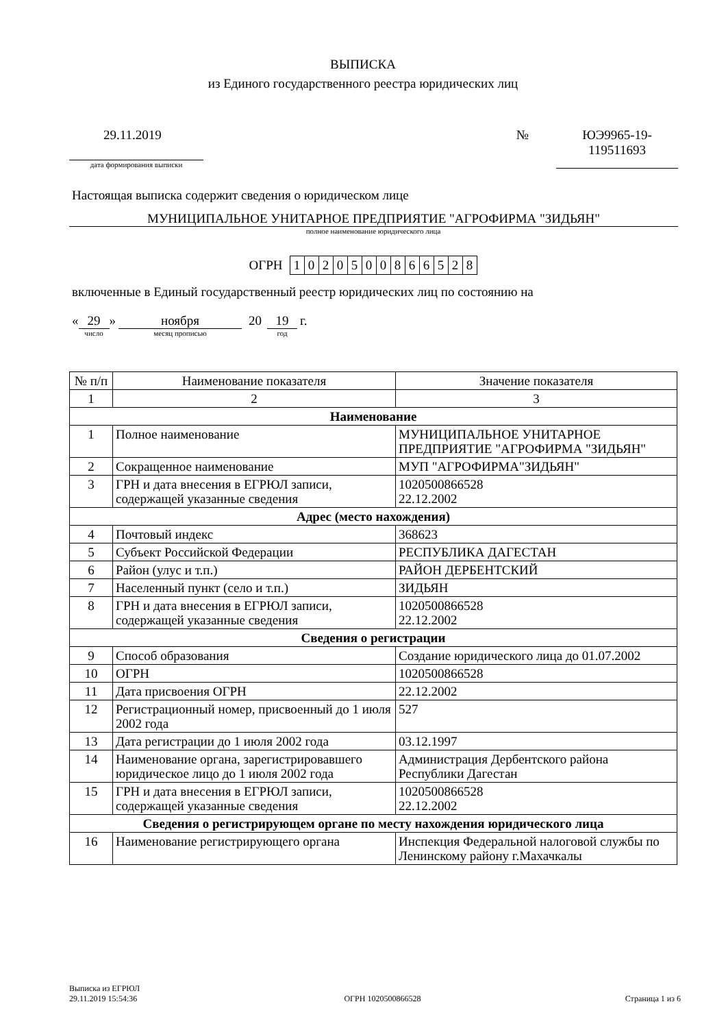ВЫПИСКА
из Единого государственного реестра юридических лиц
29.11.2019
дата формирования выписки
№ ЮЭ9965-19-
119511693
Настоящая выписка содержит сведения о юридическом лице
МУНИЦИПАЛЬНОЕ УНИТАРНОЕ ПРЕДПРИЯТИЕ "АГРОФИРМА "ЗИДЬЯН"
полное наименование юридического лица
ОГРН
| 1 | 0 | 2 | 0 | 5 | 0 | 0 | 8 | 6 | 6 | 5 | 2 | 8 |
включенные в Единый государственный реестр юридических лиц по состоянию на
« 29
число
» ноября
месяц прописью
20 19
год
г.
| № п/п | Наименование показателя | Значение показателя |
| --- | --- | --- |
| 1 | 2 | 3 |
| Наименование | | |
| 1 | Полное наименование | МУНИЦИПАЛЬНОЕ УНИТАРНОЕ ПРЕДПРИЯТИЕ "АГРОФИРМА "ЗИДЬЯН" |
| 2 | Сокращенное наименование | МУП "АГРОФИРМА"ЗИДЬЯН" |
| 3 | ГРН и дата внесения в ЕГРЮЛ записи, содержащей указанные сведения | 1020500866528 22.12.2002 |
| Адрес (место нахождения) | | |
| 4 | Почтовый индекс | 368623 |
| 5 | Субъект Российской Федерации | РЕСПУБЛИКА ДАГЕСТАН |
| 6 | Район (улус и т.п.) | РАЙОН ДЕРБЕНТСКИЙ |
| 7 | Населенный пункт (село и т.п.) | ЗИДЬЯН |
| 8 | ГРН и дата внесения в ЕГРЮЛ записи, содержащей указанные сведения | 1020500866528 22.12.2002 |
| Сведения о регистрации | | |
| 9 | Способ образования | Создание юридического лица до 01.07.2002 |
| 10 | ОГРН | 1020500866528 |
| 11 | Дата присвоения ОГРН | 22.12.2002 |
| 12 | Регистрационный номер, присвоенный до 1 июля 2002 года | 527 |
| 13 | Дата регистрации до 1 июля 2002 года | 03.12.1997 |
| 14 | Наименование органа, зарегистрировавшего юридическое лицо до 1 июля 2002 года | Администрация Дербентского района Республики Дагестан |
| 15 | ГРН и дата внесения в ЕГРЮЛ записи, содержащей указанные сведения | 1020500866528 22.12.2002 |
| Сведения о регистрирующем органе по месту нахождения юридического лица | | |
| 16 | Наименование регистрирующего органа | Инспекция Федеральной налоговой службы по Ленинскому району г.Махачкалы |
Выписка из ЕГРЮЛ
29.11.2019 15:54:36
ОГРН 1020500866528
Страница 1 из 6